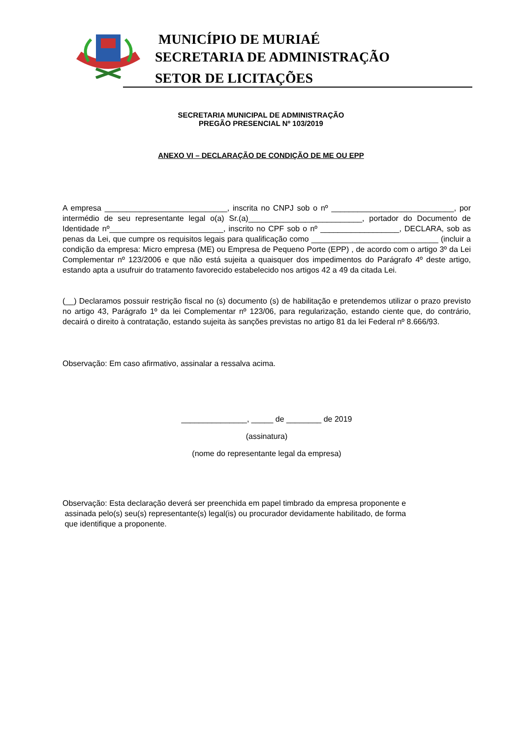MUNICÍPIO DE MURIAÉ
SECRETARIA DE ADMINISTRAÇÃO
SETOR DE LICITAÇÕES
SECRETARIA MUNICIPAL DE ADMINISTRAÇÃO
PREGÃO PRESENCIAL Nº 103/2019
ANEXO VI – DECLARAÇÃO DE CONDIÇÃO DE ME OU EPP
A empresa ____________________________, inscrita no CNPJ sob o nº ____________________________, por intermédio de seu representante legal o(a) Sr.(a)__________________________, portador do Documento de Identidade nº__________________________, inscrito no CPF sob o nº __________________, DECLARA, sob as penas da Lei, que cumpre os requisitos legais para qualificação como _____________________________ (incluir a condição da empresa: Micro empresa (ME) ou Empresa de Pequeno Porte (EPP) , de acordo com o artigo 3º da Lei Complementar nº 123/2006 e que não está sujeita a quaisquer dos impedimentos do Parágrafo 4º deste artigo, estando apta a usufruir do tratamento favorecido estabelecido nos artigos 42 a 49 da citada Lei.
(__) Declaramos possuir restrição fiscal no (s) documento (s) de habilitação e pretendemos utilizar o prazo previsto no artigo 43, Parágrafo 1º da lei Complementar nº 123/06, para regularização, estando ciente que, do contrário, decairá o direito à contratação, estando sujeita às sanções previstas no artigo 81 da lei Federal nº 8.666/93.
Observação: Em caso afirmativo, assinalar a ressalva acima.
_______________, _____ de ________ de 2019
(assinatura)
(nome do representante legal da empresa)
Observação: Esta declaração deverá ser preenchida em papel timbrado da empresa proponente e
assinada pelo(s) seu(s) representante(s) legal(is) ou procurador devidamente habilitado, de forma
que identifique a proponente.